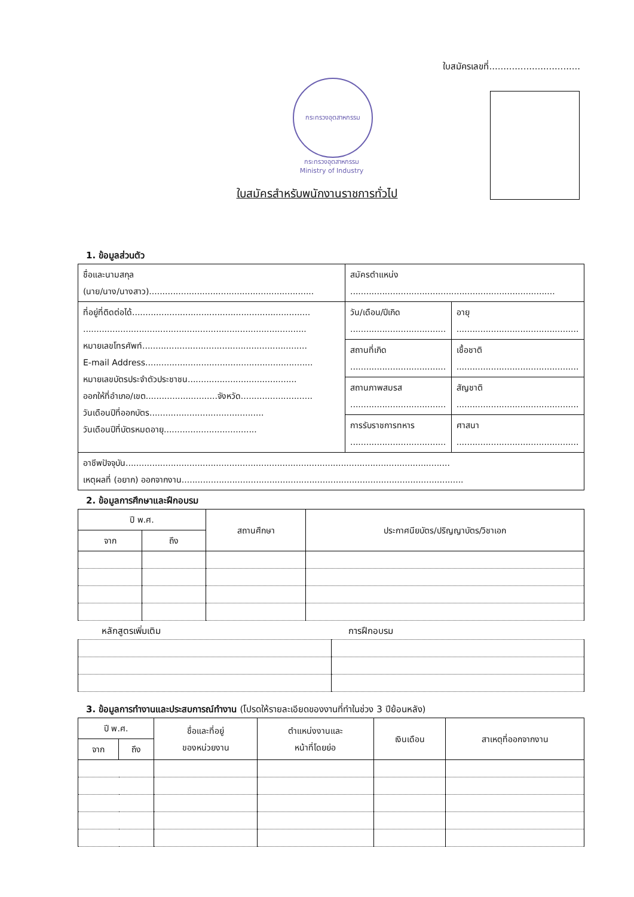ใบสมัครเลขที่................................
กระทรวงอุตสาหกรรม
กระทรวงอุตสาหกรรม
Ministry of Industry
ใบสมัครสำหรับพนักงานราชการทั่วไป
1. ข้อมูลส่วนตัว
| ชื่อและนามสกุล (นาย/นาง/นางสาว).............................................................. | สมัครตำแหน่ง ............................................................................. | |
| ที่อยู่ที่ติดต่อได้................................................................... .................................................................................... หมายเลขโทรศัพท์.............................................................. E-mail Address............................................................... หมายเลขบัตรประจำตัวประชาชน......................................... ออกให้ที่อำเภอ/เขต...........................จังหวัด........................... วันเดือนปีที่ออกบัตร........................................... วันเดือนปีที่บัตรหมดอายุ................................... | วัน/เดือน/ปีเกิด .................................... | อายุ .............................................. |
| | สถานที่เกิด .................................... | เชื้อชาติ .............................................. |
| | สถานภาพสมรส .................................... | สัญชาติ .............................................. |
| | การรับราชการทหาร .................................... | ศาสนา .............................................. |
| อาชีพปัจจุบัน.......................................................................................................................... เหตุผลที่ (อยาก) ออกจากงาน.......................................................................................................... | | |
2. ข้อมูลการศึกษาและฝึกอบรม
| ปี พ.ศ. | | สถานศึกษา | ประกาศนียบัตร/ปริญญาบัตร/วิชาเอก |
| --- | --- | --- | --- |
| จาก | ถึง | | |
หลักสูตรเพิ่มเติม การฝึกอบรม
3. ข้อมูลการทำงานและประสบการณ์ทำงาน (โปรดให้รายละเอียดของงานที่ทำในช่วง 3 ปีย้อนหลัง)
| ปี พ.ศ. | | ชื่อและที่อยู่ ของหน่วยงาน | ตำแหน่งงานและ หน้าที่โดยย่อ | เงินเดือน | สาเหตุที่ออกจากงาน |
| --- | --- | --- | --- | --- | --- |
| จาก | ถึง | | | | |